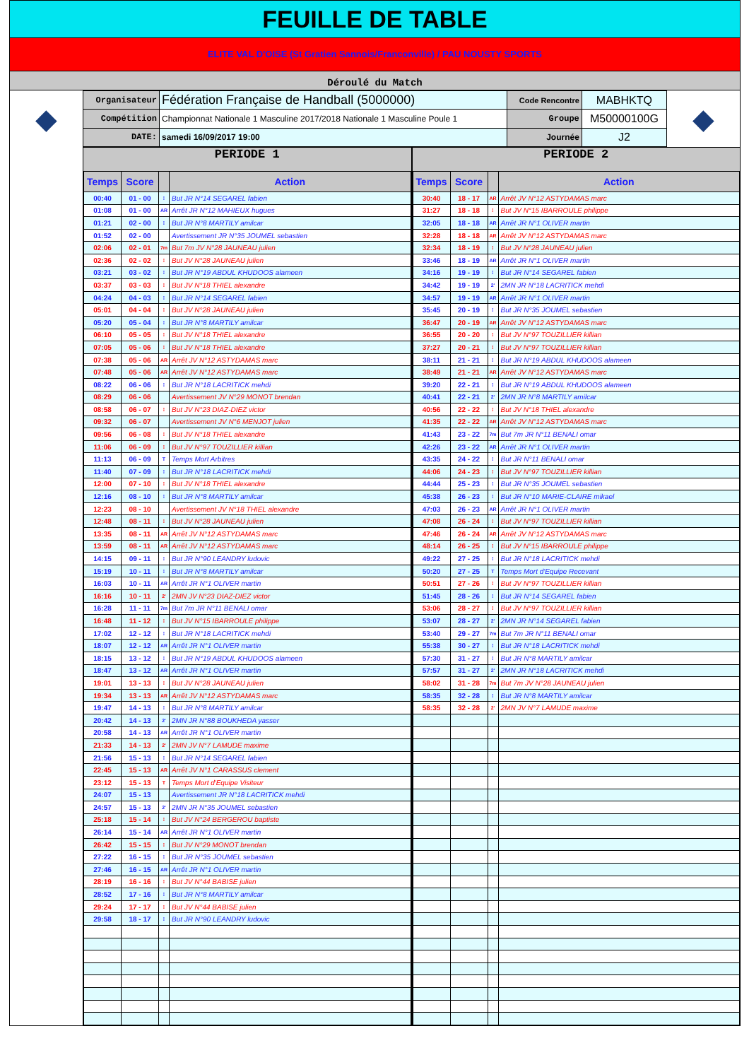FEUILLE DE TABLE
ELITE VAL D'OISE (St Gratien Sannois/Franconville) / PAU NOUSTY SPORTS
Déroulé du Match
◆
| Organisateur | Fédération Française de Handball (5000000) | Code Rencontre | MABHKTQ |
| Compétition | Championnat Nationale 1 Masculine 2017/2018 Nationale 1 Masculine Poule 1 | Groupe | M50000100G |
| DATE: | samedi 16/09/2017 19:00 | Journée | J2 |
◆
PERIODE 1
| Temps | Score | | Action |
| --- | --- | --- | --- |
| 00:40 | 01 - 00 | ⁞ | But JR N°14 SEGAREL fabien |
| 01:08 | 01 - 00 | AR | Arrêt JR N°12 MAHIEUX hugues |
| 01:21 | 02 - 00 | ⁞ | But JR N°8 MARTILY amilcar |
| 01:52 | 02 - 00 | | Avertissement JR N°35 JOUMEL sebastien |
| 02:06 | 02 - 01 | 7m | But 7m JV N°28 JAUNEAU julien |
| 02:36 | 02 - 02 | ⁞ | But JV N°28 JAUNEAU julien |
| 03:21 | 03 - 02 | ⁞ | But JR N°19 ABDUL KHUDOOS alameen |
| 03:37 | 03 - 03 | ⁞ | But JV N°18 THIEL alexandre |
| 04:24 | 04 - 03 | ⁞ | But JR N°14 SEGAREL fabien |
| 05:01 | 04 - 04 | ⁞ | But JV N°28 JAUNEAU julien |
| 05:20 | 05 - 04 | ⁞ | But JR N°8 MARTILY amilcar |
| 06:10 | 05 - 05 | ⁞ | But JV N°18 THIEL alexandre |
| 07:05 | 05 - 06 | ⁞ | But JV N°18 THIEL alexandre |
| 07:38 | 05 - 06 | AR | Arrêt JV N°12 ASTYDAMAS marc |
| 07:48 | 05 - 06 | AR | Arrêt JV N°12 ASTYDAMAS marc |
| 08:22 | 06 - 06 | ⁞ | But JR N°18 LACRITICK mehdi |
| 08:29 | 06 - 06 | | Avertissement JV N°29 MONOT brendan |
| 08:58 | 06 - 07 | ⁞ | But JV N°23 DIAZ-DIEZ victor |
| 09:32 | 06 - 07 | | Avertissement JV N°6 MENJOT julien |
| 09:56 | 06 - 08 | ⁞ | But JV N°18 THIEL alexandre |
| 11:06 | 06 - 09 | ⁞ | But JV N°97 TOUZILLIER killian |
| 11:13 | 06 - 09 | T | Temps Mort Arbitres |
| 11:40 | 07 - 09 | ⁞ | But JR N°18 LACRITICK mehdi |
| 12:00 | 07 - 10 | ⁞ | But JV N°18 THIEL alexandre |
| 12:16 | 08 - 10 | ⁞ | But JR N°8 MARTILY amilcar |
| 12:23 | 08 - 10 | | Avertissement JV N°18 THIEL alexandre |
| 12:48 | 08 - 11 | ⁞ | But JV N°28 JAUNEAU julien |
| 13:35 | 08 - 11 | AR | Arrêt JV N°12 ASTYDAMAS marc |
| 13:59 | 08 - 11 | AR | Arrêt JV N°12 ASTYDAMAS marc |
| 14:15 | 09 - 11 | ⁞ | But JR N°90 LEANDRY ludovic |
| 15:19 | 10 - 11 | ⁞ | But JR N°8 MARTILY amilcar |
| 16:03 | 10 - 11 | AR | Arrêt JR N°1 OLIVER martin |
| 16:16 | 10 - 11 | 2' | 2MN JV N°23 DIAZ-DIEZ victor |
| 16:28 | 11 - 11 | 7m | But 7m JR N°11 BENALI omar |
| 16:48 | 11 - 12 | ⁞ | But JV N°15 IBARROULE philippe |
| 17:02 | 12 - 12 | ⁞ | But JR N°18 LACRITICK mehdi |
| 18:07 | 12 - 12 | AR | Arrêt JR N°1 OLIVER martin |
| 18:15 | 13 - 12 | ⁞ | But JR N°19 ABDUL KHUDOOS alameen |
| 18:47 | 13 - 12 | AR | Arrêt JR N°1 OLIVER martin |
| 19:01 | 13 - 13 | ⁞ | But JV N°28 JAUNEAU julien |
| 19:34 | 13 - 13 | AR | Arrêt JV N°12 ASTYDAMAS marc |
| 19:47 | 14 - 13 | ⁞ | But JR N°8 MARTILY amilcar |
| 20:42 | 14 - 13 | 2' | 2MN JR N°88 BOUKHEDA yasser |
| 20:58 | 14 - 13 | AR | Arrêt JR N°1 OLIVER martin |
| 21:33 | 14 - 13 | 2' | 2MN JV N°7 LAMUDE maxime |
| 21:56 | 15 - 13 | ⁞ | But JR N°14 SEGAREL fabien |
| 22:45 | 15 - 13 | AR | Arrêt JV N°1 CARASSUS clement |
| 23:12 | 15 - 13 | T | Temps Mort d'Equipe Visiteur |
| 24:07 | 15 - 13 | | Avertissement JR N°18 LACRITICK mehdi |
| 24:57 | 15 - 13 | 2' | 2MN JR N°35 JOUMEL sebastien |
| 25:18 | 15 - 14 | ⁞ | But JV N°24 BERGEROU baptiste |
| 26:14 | 15 - 14 | AR | Arrêt JR N°1 OLIVER martin |
| 26:42 | 15 - 15 | ⁞ | But JV N°29 MONOT brendan |
| 27:22 | 16 - 15 | ⁞ | But JR N°35 JOUMEL sebastien |
| 27:46 | 16 - 15 | AR | Arrêt JR N°1 OLIVER martin |
| 28:19 | 16 - 16 | ⁞ | But JV N°44 BABISE julien |
| 28:52 | 17 - 16 | ⁞ | But JR N°8 MARTILY amilcar |
| 29:24 | 17 - 17 | ⁞ | But JV N°44 BABISE julien |
| 29:58 | 18 - 17 | ⁞ | But JR N°90 LEANDRY ludovic |
PERIODE 2
| Temps | Score | | Action |
| --- | --- | --- | --- |
| 30:40 | 18 - 17 | AR | Arrêt JV N°12 ASTYDAMAS marc |
| 31:27 | 18 - 18 | ⁞ | But JV N°15 IBARROULE philippe |
| 32:05 | 18 - 18 | AR | Arrêt JR N°1 OLIVER martin |
| 32:28 | 18 - 18 | AR | Arrêt JV N°12 ASTYDAMAS marc |
| 32:34 | 18 - 19 | ⁞ | But JV N°28 JAUNEAU julien |
| 33:46 | 18 - 19 | AR | Arrêt JR N°1 OLIVER martin |
| 34:16 | 19 - 19 | ⁞ | But JR N°14 SEGAREL fabien |
| 34:42 | 19 - 19 | 2' | 2MN JR N°18 LACRITICK mehdi |
| 34:57 | 19 - 19 | AR | Arrêt JR N°1 OLIVER martin |
| 35:45 | 20 - 19 | ⁞ | But JR N°35 JOUMEL sebastien |
| 36:47 | 20 - 19 | AR | Arrêt JV N°12 ASTYDAMAS marc |
| 36:55 | 20 - 20 | ⁞ | But JV N°97 TOUZILLIER killian |
| 37:27 | 20 - 21 | ⁞ | But JV N°97 TOUZILLIER killian |
| 38:11 | 21 - 21 | ⁞ | But JR N°19 ABDUL KHUDOOS alameen |
| 38:49 | 21 - 21 | AR | Arrêt JV N°12 ASTYDAMAS marc |
| 39:20 | 22 - 21 | ⁞ | But JR N°19 ABDUL KHUDOOS alameen |
| 40:41 | 22 - 21 | 2' | 2MN JR N°8 MARTILY amilcar |
| 40:56 | 22 - 22 | ⁞ | But JV N°18 THIEL alexandre |
| 41:35 | 22 - 22 | AR | Arrêt JV N°12 ASTYDAMAS marc |
| 41:43 | 23 - 22 | 7m | But 7m JR N°11 BENALI omar |
| 42:26 | 23 - 22 | AR | Arrêt JR N°1 OLIVER martin |
| 43:35 | 24 - 22 | ⁞ | But JR N°11 BENALI omar |
| 44:06 | 24 - 23 | ⁞ | But JV N°97 TOUZILLIER killian |
| 44:44 | 25 - 23 | ⁞ | But JR N°35 JOUMEL sebastien |
| 45:38 | 26 - 23 | ⁞ | But JR N°10 MARIE-CLAIRE mikael |
| 47:03 | 26 - 23 | AR | Arrêt JR N°1 OLIVER martin |
| 47:08 | 26 - 24 | ⁞ | But JV N°97 TOUZILLIER killian |
| 47:46 | 26 - 24 | AR | Arrêt JV N°12 ASTYDAMAS marc |
| 48:14 | 26 - 25 | ⁞ | But JV N°15 IBARROULE philippe |
| 49:22 | 27 - 25 | ⁞ | But JR N°18 LACRITICK mehdi |
| 50:20 | 27 - 25 | T | Temps Mort d'Equipe Recevant |
| 50:51 | 27 - 26 | ⁞ | But JV N°97 TOUZILLIER killian |
| 51:45 | 28 - 26 | ⁞ | But JR N°14 SEGAREL fabien |
| 53:06 | 28 - 27 | ⁞ | But JV N°97 TOUZILLIER killian |
| 53:07 | 28 - 27 | 2' | 2MN JR N°14 SEGAREL fabien |
| 53:40 | 29 - 27 | 7m | But 7m JR N°11 BENALI omar |
| 55:38 | 30 - 27 | ⁞ | But JR N°18 LACRITICK mehdi |
| 57:30 | 31 - 27 | ⁞ | But JR N°8 MARTILY amilcar |
| 57:57 | 31 - 27 | 2' | 2MN JR N°18 LACRITICK mehdi |
| 58:02 | 31 - 28 | 7m | But 7m JV N°28 JAUNEAU julien |
| 58:35 | 32 - 28 | ⁞ | But JR N°8 MARTILY amilcar |
| 58:35 | 32 - 28 | 2' | 2MN JV N°7 LAMUDE maxime |